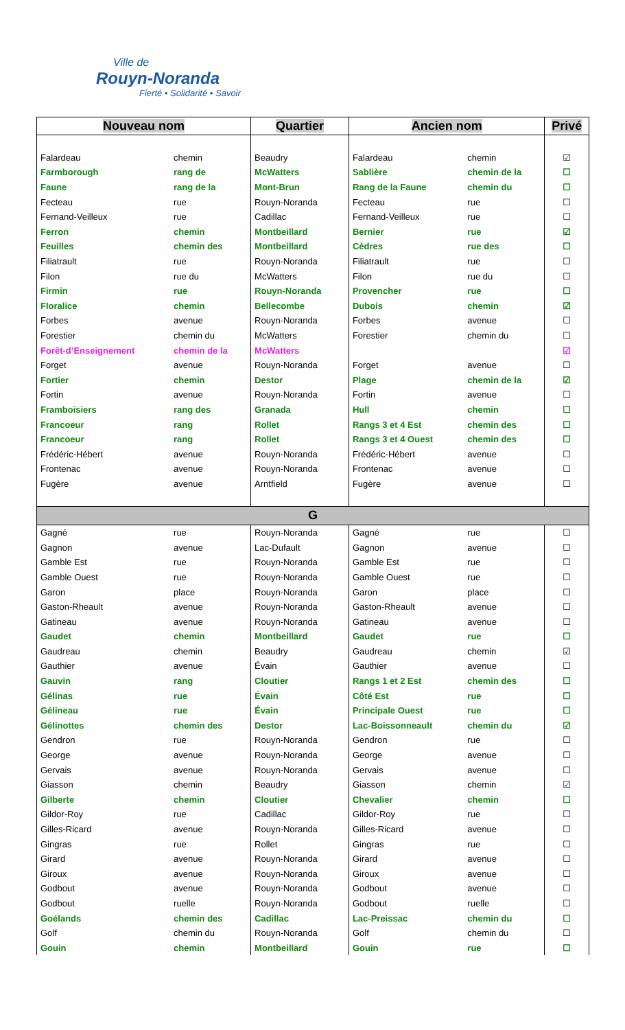Ville de
Rouyn-Noranda
Fierté • Solidarité • Savoir
| Nouveau nom | | Quartier | Ancien nom | | Privé |
| --- | --- | --- | --- | --- | --- |
| Falardeau | chemin | Beaudry | Falardeau | chemin | ☑ |
| Farmborough | rang de | McWatters | Sablière | chemin de la | ☐ |
| Faune | rang de la | Mont-Brun | Rang de la Faune | chemin du | ☐ |
| Fecteau | rue | Rouyn-Noranda | Fecteau | rue | ☐ |
| Fernand-Veilleux | rue | Cadillac | Fernand-Veilleux | rue | ☐ |
| Ferron | chemin | Montbeillard | Bernier | rue | ☑ |
| Feuilles | chemin des | Montbeillard | Cèdres | rue des | ☐ |
| Filiatrault | rue | Rouyn-Noranda | Filiatrault | rue | ☐ |
| Filon | rue du | McWatters | Filon | rue du | ☐ |
| Firmin | rue | Rouyn-Noranda | Provencher | rue | ☐ |
| Floralice | chemin | Bellecombe | Dubois | chemin | ☑ |
| Forbes | avenue | Rouyn-Noranda | Forbes | avenue | ☐ |
| Forestier | chemin du | McWatters | Forestier | chemin du | ☐ |
| Forêt-d’Enseignement | chemin de la | McWatters | | | ☑ |
| Forget | avenue | Rouyn-Noranda | Forget | avenue | ☐ |
| Fortier | chemin | Destor | Plage | chemin de la | ☑ |
| Fortin | avenue | Rouyn-Noranda | Fortin | avenue | ☐ |
| Framboisiers | rang des | Granada | Hull | chemin | ☐ |
| Francoeur | rang | Rollet | Rangs 3 et 4 Est | chemin des | ☐ |
| Francoeur | rang | Rollet | Rangs 3 et 4 Ouest | chemin des | ☐ |
| Frédéric-Hébert | avenue | Rouyn-Noranda | Frédéric-Hébert | avenue | ☐ |
| Frontenac | avenue | Rouyn-Noranda | Frontenac | avenue | ☐ |
| Fugère | avenue | Arntfield | Fugère | avenue | ☐ |
| G | | | | | |
| Gagné | rue | Rouyn-Noranda | Gagné | rue | ☐ |
| Gagnon | avenue | Lac-Dufault | Gagnon | avenue | ☐ |
| Gamble Est | rue | Rouyn-Noranda | Gamble Est | rue | ☐ |
| Gamble Ouest | rue | Rouyn-Noranda | Gamble Ouest | rue | ☐ |
| Garon | place | Rouyn-Noranda | Garon | place | ☐ |
| Gaston-Rheault | avenue | Rouyn-Noranda | Gaston-Rheault | avenue | ☐ |
| Gatineau | avenue | Rouyn-Noranda | Gatineau | avenue | ☐ |
| Gaudet | chemin | Montbeillard | Gaudet | rue | ☐ |
| Gaudreau | chemin | Beaudry | Gaudreau | chemin | ☑ |
| Gauthier | avenue | Évain | Gauthier | avenue | ☐ |
| Gauvin | rang | Cloutier | Rangs 1 et 2 Est | chemin des | ☐ |
| Gélinas | rue | Évain | Côté Est | rue | ☐ |
| Gélineau | rue | Évain | Principale Ouest | rue | ☐ |
| Gélinottes | chemin des | Destor | Lac-Boissonneault | chemin du | ☑ |
| Gendron | rue | Rouyn-Noranda | Gendron | rue | ☐ |
| George | avenue | Rouyn-Noranda | George | avenue | ☐ |
| Gervais | avenue | Rouyn-Noranda | Gervais | avenue | ☐ |
| Giasson | chemin | Beaudry | Giasson | chemin | ☑ |
| Gilberte | chemin | Cloutier | Chevalier | chemin | ☐ |
| Gildor-Roy | rue | Cadillac | Gildor-Roy | rue | ☐ |
| Gilles-Ricard | avenue | Rouyn-Noranda | Gilles-Ricard | avenue | ☐ |
| Gingras | rue | Rollet | Gingras | rue | ☐ |
| Girard | avenue | Rouyn-Noranda | Girard | avenue | ☐ |
| Giroux | avenue | Rouyn-Noranda | Giroux | avenue | ☐ |
| Godbout | avenue | Rouyn-Noranda | Godbout | avenue | ☐ |
| Godbout | ruelle | Rouyn-Noranda | Godbout | ruelle | ☐ |
| Goélands | chemin des | Cadillac | Lac-Preissac | chemin du | ☐ |
| Golf | chemin du | Rouyn-Noranda | Golf | chemin du | ☐ |
| Gouin | chemin | Montbeillard | Gouin | rue | ☐ |